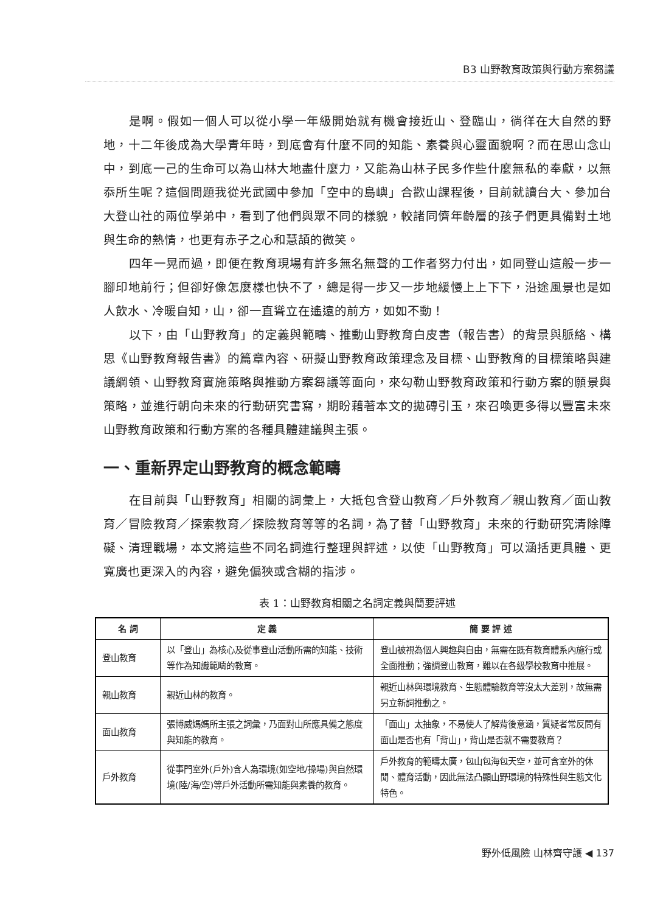B3 山野教育政策與行動方案芻議
是啊。假如一個人可以從小學一年級開始就有機會接近山、登臨山，徜徉在大自然的野地，十二年後成為大學青年時，到底會有什麼不同的知能、素養與心靈面貌啊？而在思山念山中，到底一己的生命可以為山林大地盡什麼力，又能為山林子民多作些什麼無私的奉獻，以無忝所生呢？這個問題我從光武國中參加「空中的島嶼」合歡山課程後，目前就讀台大、參加台大登山社的兩位學弟中，看到了他們與眾不同的樣貌，較諸同儕年齡層的孩子們更具備對土地與生命的熱情，也更有赤子之心和慧頡的微笑。
四年一晃而過，即便在教育現場有許多無名無聲的工作者努力付出，如同登山這般一步一腳印地前行；但卻好像怎麼樣也快不了，總是得一步又一步地緩慢上上下下，沿途風景也是如人飲水、冷暖自知，山，卻一直聳立在遙遠的前方，如如不動！
以下，由「山野教育」的定義與範疇、推動山野教育白皮書（報告書）的背景與脈絡、構思《山野教育報告書》的篇章內容、研擬山野教育政策理念及目標、山野教育的目標策略與建議綱領、山野教育實施策略與推動方案芻議等面向，來勾勒山野教育政策和行動方案的願景與策略，並進行朝向未來的行動研究書寫，期盼藉著本文的拋磚引玉，來召喚更多得以豐富未來山野教育政策和行動方案的各種具體建議與主張。
一、重新界定山野教育的概念範疇
在目前與「山野教育」相關的詞彙上，大抵包含登山教育／戶外教育／親山教育／面山教育／冒險教育／探索教育／探險教育等等的名詞，為了替「山野教育」未來的行動研究清除障礙、清理戰場，本文將這些不同名詞進行整理與評述，以使「山野教育」可以涵括更具體、更寬廣也更深入的內容，避免偏狹或含糊的指涉。
表 1：山野教育相關之名詞定義與簡要評述
| 名 詞 | 定 義 | 簡 要 評 述 |
| --- | --- | --- |
| 登山教育 | 以「登山」為核心及從事登山活動所需的知能、技術等作為知識範疇的教育。 | 登山被視為個人興趣與自由，無需在既有教育體系內施行或全面推動；強調登山教育，難以在各級學校教育中推展。 |
| 親山教育 | 親近山林的教育。 | 親近山林與環境教育、生態體驗教育等沒太大差別，故無需另立新詞推動之。 |
| 面山教育 | 張博威媽媽所主張之詞彙，乃面對山所應具備之態度與知能的教育。 | 「面山」太抽象，不易使人了解背後意涵，質疑者常反問有面山是否也有「背山」，背山是否就不需要教育？ |
| 戶外教育 | 從事門室外(戶外)含人為環境(如空地/操場)與自然環境(陸/海/空)等戶外活動所需知能與素養的教育。 | 戶外教育的範疇太廣，包山包海包天空，並可含室外的休閒、體育活動，因此無法凸顯山野環境的特殊性與生態文化特色。 |
野外低風險 山林齊守護 ◀ 137